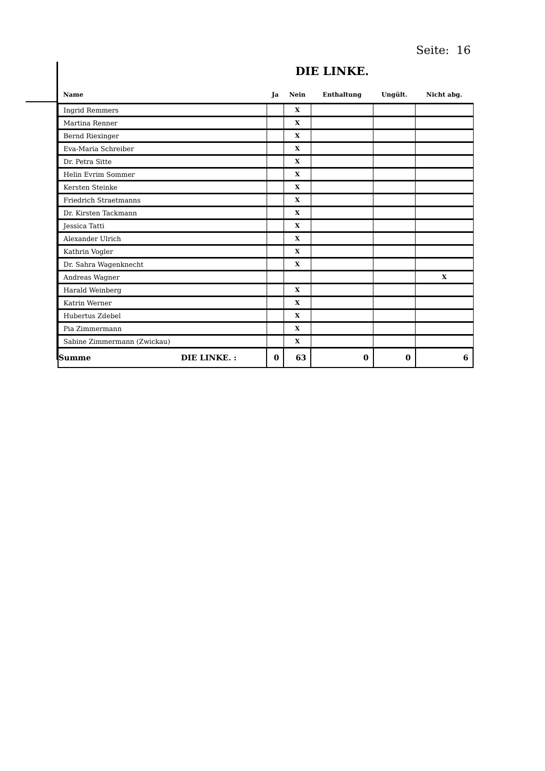Seite: 16
DIE LINKE.
| Name | Ja | Nein | Enthaltung | Ungült. | Nicht abg. |
| --- | --- | --- | --- | --- | --- |
| Ingrid Remmers | | X | | | |
| Martina Renner | | X | | | |
| Bernd Riexinger | | X | | | |
| Eva-Maria Schreiber | | X | | | |
| Dr. Petra Sitte | | X | | | |
| Helin Evrim Sommer | | X | | | |
| Kersten Steinke | | X | | | |
| Friedrich Straetmanns | | X | | | |
| Dr. Kirsten Tackmann | | X | | | |
| Jessica Tatti | | X | | | |
| Alexander Ulrich | | X | | | |
| Kathrin Vogler | | X | | | |
| Dr. Sahra Wagenknecht | | X | | | |
| Andreas Wagner | | | | | X |
| Harald Weinberg | | X | | | |
| Katrin Werner | | X | | | |
| Hubertus Zdebel | | X | | | |
| Pia Zimmermann | | X | | | |
| Sabine Zimmermann (Zwickau) | | X | | | |
| Summe DIE LINKE. : | 0 | 63 | 0 | 0 | 6 |